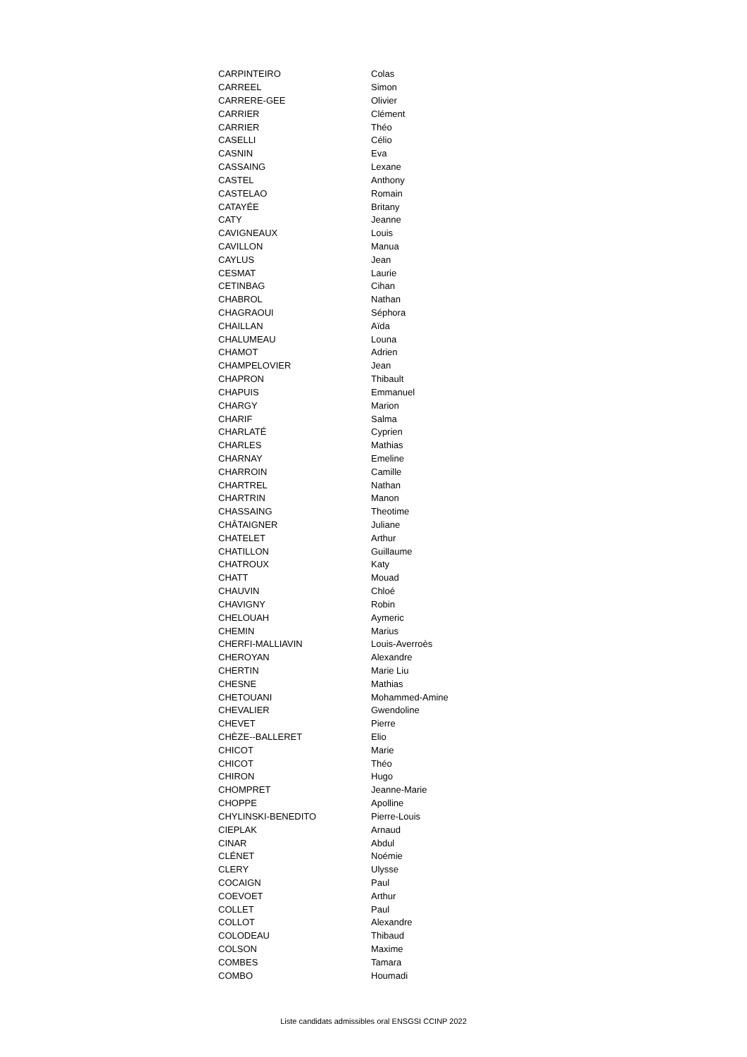| CARPINTEIRO | Colas |
| CARREEL | Simon |
| CARRERE-GEE | Olivier |
| CARRIER | Clément |
| CARRIER | Théo |
| CASELLI | Célio |
| CASNIN | Eva |
| CASSAING | Lexane |
| CASTEL | Anthony |
| CASTELAO | Romain |
| CATAYÉE | Britany |
| CATY | Jeanne |
| CAVIGNEAUX | Louis |
| CAVILLON | Manua |
| CAYLUS | Jean |
| CESMAT | Laurie |
| CETINBAG | Cihan |
| CHABROL | Nathan |
| CHAGRAOUI | Séphora |
| CHAILLAN | Aïda |
| CHALUMEAU | Louna |
| CHAMOT | Adrien |
| CHAMPELOVIER | Jean |
| CHAPRON | Thibault |
| CHAPUIS | Emmanuel |
| CHARGY | Marion |
| CHARIF | Salma |
| CHARLATÉ | Cyprien |
| CHARLES | Mathias |
| CHARNAY | Emeline |
| CHARROIN | Camille |
| CHARTREL | Nathan |
| CHARTRIN | Manon |
| CHASSAING | Theotime |
| CHÂTAIGNER | Juliane |
| CHATELET | Arthur |
| CHATILLON | Guillaume |
| CHATROUX | Katy |
| CHATT | Mouad |
| CHAUVIN | Chloé |
| CHAVIGNY | Robin |
| CHELOUAH | Aymeric |
| CHEMIN | Marius |
| CHERFI-MALLIAVIN | Louis-Averroès |
| CHEROYAN | Alexandre |
| CHERTIN | Marie Liu |
| CHESNE | Mathias |
| CHETOUANI | Mohammed-Amine |
| CHEVALIER | Gwendoline |
| CHEVET | Pierre |
| CHÈZE--BALLERET | Elio |
| CHICOT | Marie |
| CHICOT | Théo |
| CHIRON | Hugo |
| CHOMPRET | Jeanne-Marie |
| CHOPPE | Apolline |
| CHYLINSKI-BENEDITO | Pierre-Louis |
| CIEPLAK | Arnaud |
| CINAR | Abdul |
| CLÉNET | Noémie |
| CLERY | Ulysse |
| COCAIGN | Paul |
| COEVOET | Arthur |
| COLLET | Paul |
| COLLOT | Alexandre |
| COLODEAU | Thibaud |
| COLSON | Maxime |
| COMBES | Tamara |
| COMBO | Houmadi |
Liste candidats admissibles oral ENSGSI CCINP 2022